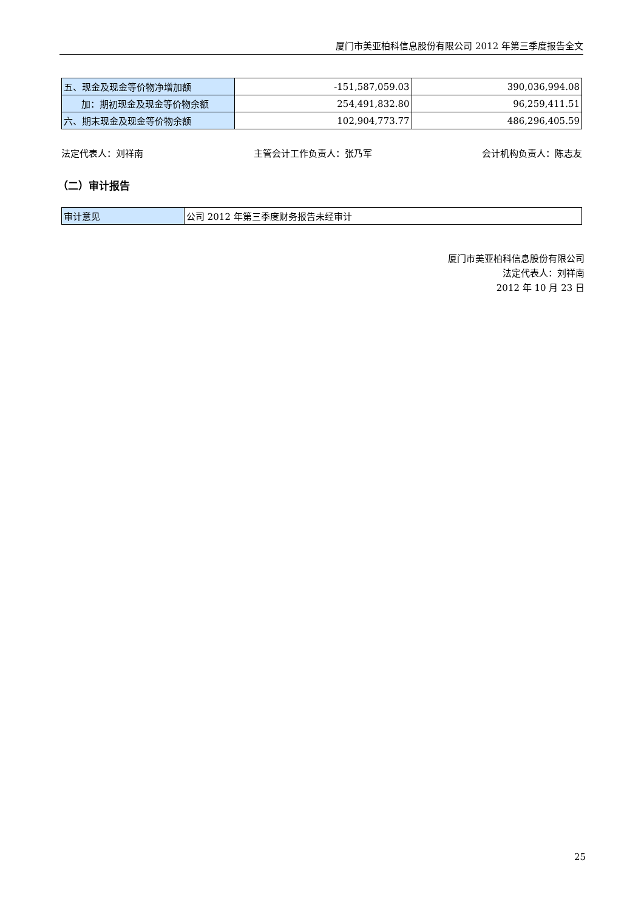厦门市美亚柏科信息股份有限公司 2012 年第三季度报告全文
| 五、现金及现金等价物净增加额 | -151,587,059.03 | 390,036,994.08 |
| 加：期初现金及现金等价物余额 | 254,491,832.80 | 96,259,411.51 |
| 六、期末现金及现金等价物余额 | 102,904,773.77 | 486,296,405.59 |
法定代表人：刘祥南 主管会计工作负责人：张乃军 会计机构负责人：陈志友
（二）审计报告
| 审计意见 | 公司 2012 年第三季度财务报告未经审计 |
厦门市美亚柏科信息股份有限公司
法定代表人：刘祥南
2012 年 10 月 23 日
25